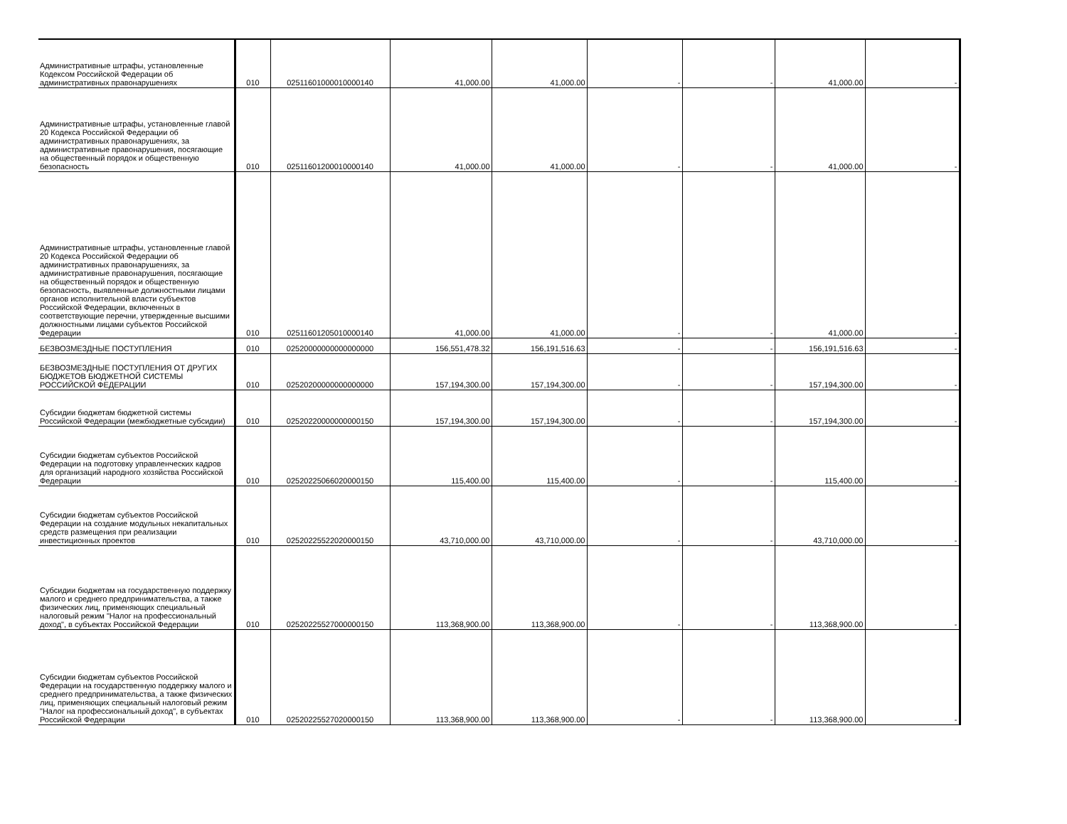| Административные штрафы, установленные Кодексом Российской Федерации об административных правонарушениях | 010 | 02511601000010000140 | 41,000.00 | 41,000.00 | - | - | 41,000.00 | - |
| Административные штрафы, установленные главой 20 Кодекса Российской Федерации об административных правонарушениях, за административные правонарушения, посягающие на общественный порядок и общественную безопасность | 010 | 02511601200010000140 | 41,000.00 | 41,000.00 | - | - | 41,000.00 | - |
| Административные штрафы, установленные главой 20 Кодекса Российской Федерации об административных правонарушениях, за административные правонарушения, посягающие на общественный порядок и общественную безопасность, выявленные должностными лицами органов исполнительной власти субъектов Российской Федерации, включенных в соответствующие перечни, утвержденные высшими должностными лицами субъектов Российской Федерации | 010 | 02511601205010000140 | 41,000.00 | 41,000.00 | - | - | 41,000.00 | - |
| БЕЗВОЗМЕЗДНЫЕ ПОСТУПЛЕНИЯ | 010 | 02520000000000000000 | 156,551,478.32 | 156,191,516.63 | - | - | 156,191,516.63 | - |
| БЕЗВОЗМЕЗДНЫЕ ПОСТУПЛЕНИЯ ОТ ДРУГИХ БЮДЖЕТОВ БЮДЖЕТНОЙ СИСТЕМЫ РОССИЙСКОЙ ФЕДЕРАЦИИ | 010 | 02520200000000000000 | 157,194,300.00 | 157,194,300.00 | - | - | 157,194,300.00 | - |
| Субсидии бюджетам бюджетной системы Российской Федерации (межбюджетные субсидии) | 010 | 02520220000000000150 | 157,194,300.00 | 157,194,300.00 | - | - | 157,194,300.00 | - |
| Субсидии бюджетам субъектов Российской Федерации на подготовку управленческих кадров для организаций народного хозяйства Российской Федерации | 010 | 02520225066020000150 | 115,400.00 | 115,400.00 | - | - | 115,400.00 | - |
| Субсидии бюджетам субъектов Российской Федерации на создание модульных некапитальных средств размещения при реализации инвестиционных проектов | 010 | 02520225522020000150 | 43,710,000.00 | 43,710,000.00 | - | - | 43,710,000.00 | - |
| Субсидии бюджетам на государственную поддержку малого и среднего предпринимательства, а также физических лиц, применяющих специальный налоговый режим "Налог на профессиональный доход", в субъектах Российской Федерации | 010 | 02520225527000000150 | 113,368,900.00 | 113,368,900.00 | - | - | 113,368,900.00 | - |
| Субсидии бюджетам субъектов Российской Федерации на государственную поддержку малого и среднего предпринимательства, а также физических лиц, применяющих специальный налоговый режим "Налог на профессиональный доход", в субъектах Российской Федерации | 010 | 02520225527020000150 | 113,368,900.00 | 113,368,900.00 | - | - | 113,368,900.00 | - |